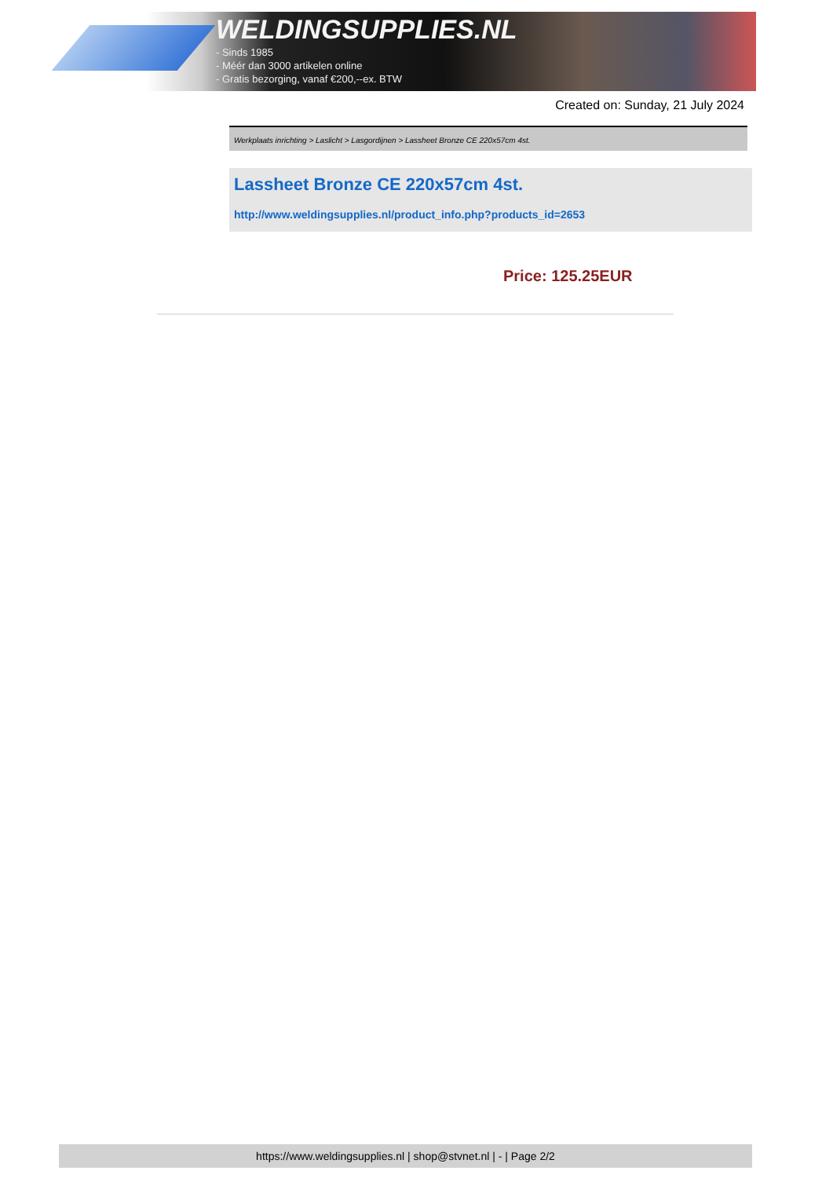WELDINGSUPPLIES.NL
- Sinds 1985
- Méér dan 3000 artikelen online
- Gratis bezorging, vanaf €200,--ex. BTW
Created on: Sunday, 21 July 2024
Werkplaats inrichting > Laslicht > Lasgordijnen > Lassheet Bronze CE 220x57cm 4st.
Lassheet Bronze CE 220x57cm 4st.
http://www.weldingsupplies.nl/product_info.php?products_id=2653
Price: 125.25EUR
https://www.weldingsupplies.nl | shop@stvnet.nl | - | Page 2/2